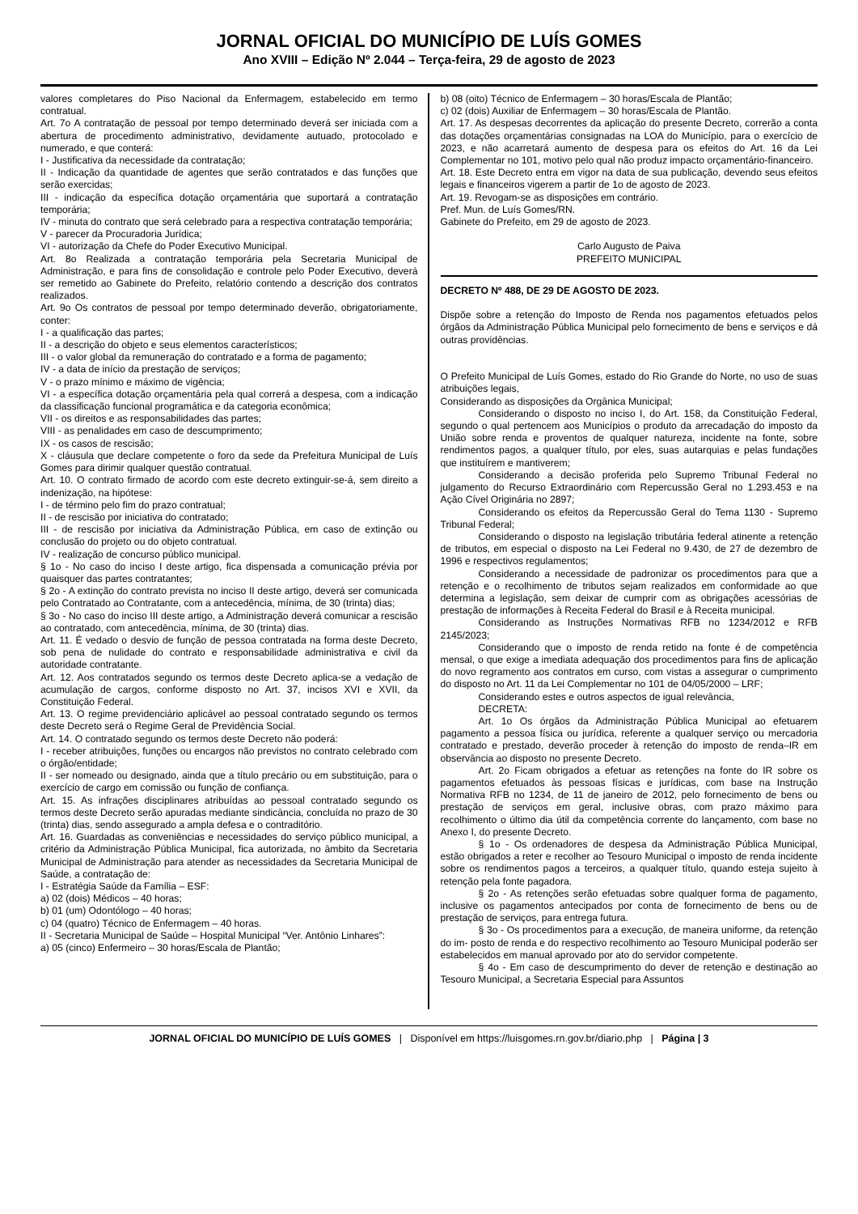JORNAL OFICIAL DO MUNICÍPIO DE LUÍS GOMES
Ano XVIII – Edição Nº 2.044 – Terça-feira, 29 de agosto de 2023
valores completares do Piso Nacional da Enfermagem, estabelecido em termo contratual.
Art. 7o A contratação de pessoal por tempo determinado deverá ser iniciada com a abertura de procedimento administrativo, devidamente autuado, protocolado e numerado, e que conterá:
I - Justificativa da necessidade da contratação;
II - Indicação da quantidade de agentes que serão contratados e das funções que serão exercidas;
III - indicação da específica dotação orçamentária que suportará a contratação temporária;
IV - minuta do contrato que será celebrado para a respectiva contratação temporária;
V - parecer da Procuradoria Jurídica;
VI - autorização da Chefe do Poder Executivo Municipal.
Art. 8o Realizada a contratação temporária pela Secretaria Municipal de Administração, e para fins de consolidação e controle pelo Poder Executivo, deverá ser remetido ao Gabinete do Prefeito, relatório contendo a descrição dos contratos realizados.
Art. 9o Os contratos de pessoal por tempo determinado deverão, obrigatoriamente, conter:
I - a qualificação das partes;
II - a descrição do objeto e seus elementos característicos;
III - o valor global da remuneração do contratado e a forma de pagamento;
IV - a data de início da prestação de serviços;
V - o prazo mínimo e máximo de vigência;
VI - a específica dotação orçamentária pela qual correrá a despesa, com a indicação da classificação funcional programática e da categoria econômica;
VII - os direitos e as responsabilidades das partes;
VIII - as penalidades em caso de descumprimento;
IX - os casos de rescisão;
X - cláusula que declare competente o foro da sede da Prefeitura Municipal de Luís Gomes para dirimir qualquer questão contratual.
Art. 10. O contrato firmado de acordo com este decreto extinguir-se-á, sem direito a indenização, na hipótese:
I - de término pelo fim do prazo contratual;
II - de rescisão por iniciativa do contratado;
III - de rescisão por iniciativa da Administração Pública, em caso de extinção ou conclusão do projeto ou do objeto contratual.
IV - realização de concurso público municipal.
§ 1o - No caso do inciso I deste artigo, fica dispensada a comunicação prévia por quaisquer das partes contratantes;
§ 2o - A extinção do contrato prevista no inciso II deste artigo, deverá ser comunicada pelo Contratado ao Contratante, com a antecedência, mínima, de 30 (trinta) dias;
§ 3o - No caso do inciso III deste artigo, a Administração deverá comunicar a rescisão ao contratado, com antecedência, mínima, de 30 (trinta) dias.
Art. 11. É vedado o desvio de função de pessoa contratada na forma deste Decreto, sob pena de nulidade do contrato e responsabilidade administrativa e civil da autoridade contratante.
Art. 12. Aos contratados segundo os termos deste Decreto aplica-se a vedação de acumulação de cargos, conforme disposto no Art. 37, incisos XVI e XVII, da Constituição Federal.
Art. 13. O regime previdenciário aplicável ao pessoal contratado segundo os termos deste Decreto será o Regime Geral de Previdência Social.
Art. 14. O contratado segundo os termos deste Decreto não poderá:
I - receber atribuições, funções ou encargos não previstos no contrato celebrado com o órgão/entidade;
II - ser nomeado ou designado, ainda que a título precário ou em substituição, para o exercício de cargo em comissão ou função de confiança.
Art. 15. As infrações disciplinares atribuídas ao pessoal contratado segundo os termos deste Decreto serão apuradas mediante sindicância, concluída no prazo de 30 (trinta) dias, sendo assegurado a ampla defesa e o contraditório.
Art. 16. Guardadas as conveniências e necessidades do serviço público municipal, a critério da Administração Pública Municipal, fica autorizada, no âmbito da Secretaria Municipal de Administração para atender as necessidades da Secretaria Municipal de Saúde, a contratação de:
I - Estratégia Saúde da Família – ESF:
a) 02 (dois) Médicos – 40 horas;
b) 01 (um) Odontólogo – 40 horas;
c) 04 (quatro) Técnico de Enfermagem – 40 horas.
II - Secretaria Municipal de Saúde – Hospital Municipal “Ver. Antônio Linhares”:
a) 05 (cinco) Enfermeiro – 30 horas/Escala de Plantão;
b) 08 (oito) Técnico de Enfermagem – 30 horas/Escala de Plantão;
c) 02 (dois) Auxiliar de Enfermagem – 30 horas/Escala de Plantão.
Art. 17. As despesas decorrentes da aplicação do presente Decreto, correrão a conta das dotações orçamentárias consignadas na LOA do Município, para o exercício de 2023, e não acarretará aumento de despesa para os efeitos do Art. 16 da Lei Complementar no 101, motivo pelo qual não produz impacto orçamentário-financeiro.
Art. 18. Este Decreto entra em vigor na data de sua publicação, devendo seus efeitos legais e financeiros vigerem a partir de 1o de agosto de 2023.
Art. 19. Revogam-se as disposições em contrário.
Pref. Mun. de Luís Gomes/RN.
Gabinete do Prefeito, em 29 de agosto de 2023.
Carlo Augusto de Paiva
PREFEITO MUNICIPAL
DECRETO Nº 488, DE 29 DE AGOSTO DE 2023.
Dispõe sobre a retenção do Imposto de Renda nos pagamentos efetuados pelos órgãos da Administração Pública Municipal pelo fornecimento de bens e serviços e dá outras providências.
O Prefeito Municipal de Luís Gomes, estado do Rio Grande do Norte, no uso de suas atribuições legais,
Considerando as disposições da Orgânica Municipal;
Considerando o disposto no inciso I, do Art. 158, da Constituição Federal, segundo o qual pertencem aos Municípios o produto da arrecadação do imposto da União sobre renda e proventos de qualquer natureza, incidente na fonte, sobre rendimentos pagos, a qualquer título, por eles, suas autarquias e pelas fundações que instituírem e mantiverem;
Considerando a decisão proferida pelo Supremo Tribunal Federal no julgamento do Recurso Extraordinário com Repercussão Geral no 1.293.453 e na Ação Cível Originária no 2897;
Considerando os efeitos da Repercussão Geral do Tema 1130 - Supremo Tribunal Federal;
Considerando o disposto na legislação tributária federal atinente a retenção de tributos, em especial o disposto na Lei Federal no 9.430, de 27 de dezembro de 1996 e respectivos regulamentos;
Considerando a necessidade de padronizar os procedimentos para que a retenção e o recolhimento de tributos sejam realizados em conformidade ao que determina a legislação, sem deixar de cumprir com as obrigações acessórias de prestação de informações à Receita Federal do Brasil e à Receita municipal.
Considerando as Instruções Normativas RFB no 1234/2012 e RFB 2145/2023;
Considerando que o imposto de renda retido na fonte é de competência mensal, o que exige a imediata adequação dos procedimentos para fins de aplicação do novo regramento aos contratos em curso, com vistas a assegurar o cumprimento do disposto no Art. 11 da Lei Complementar no 101 de 04/05/2000 – LRF;
Considerando estes e outros aspectos de igual relevância,
DECRETA:
Art. 1o Os órgãos da Administração Pública Municipal ao efetuarem pagamento a pessoa física ou jurídica, referente a qualquer serviço ou mercadoria contratado e prestado, deverão proceder à retenção do imposto de renda–IR em observância ao disposto no presente Decreto.
Art. 2o Ficam obrigados a efetuar as retenções na fonte do IR sobre os pagamentos efetuados às pessoas físicas e jurídicas, com base na Instrução Normativa RFB no 1234, de 11 de janeiro de 2012, pelo fornecimento de bens ou prestação de serviços em geral, inclusive obras, com prazo máximo para recolhimento o último dia útil da competência corrente do lançamento, com base no Anexo I, do presente Decreto.
§ 1o - Os ordenadores de despesa da Administração Pública Municipal, estão obrigados a reter e recolher ao Tesouro Municipal o imposto de renda incidente sobre os rendimentos pagos a terceiros, a qualquer título, quando esteja sujeito à retenção pela fonte pagadora.
§ 2o - As retenções serão efetuadas sobre qualquer forma de pagamento, inclusive os pagamentos antecipados por conta de fornecimento de bens ou de prestação de serviços, para entrega futura.
§ 3o - Os procedimentos para a execução, de maneira uniforme, da retenção do im- posto de renda e do respectivo recolhimento ao Tesouro Municipal poderão ser estabelecidos em manual aprovado por ato do servidor competente.
§ 4o - Em caso de descumprimento do dever de retenção e destinação ao Tesouro Municipal, a Secretaria Especial para Assuntos
JORNAL OFICIAL DO MUNICÍPIO DE LUÍS GOMES | Disponível em https://luisgomes.rn.gov.br/diario.php | Página | 3